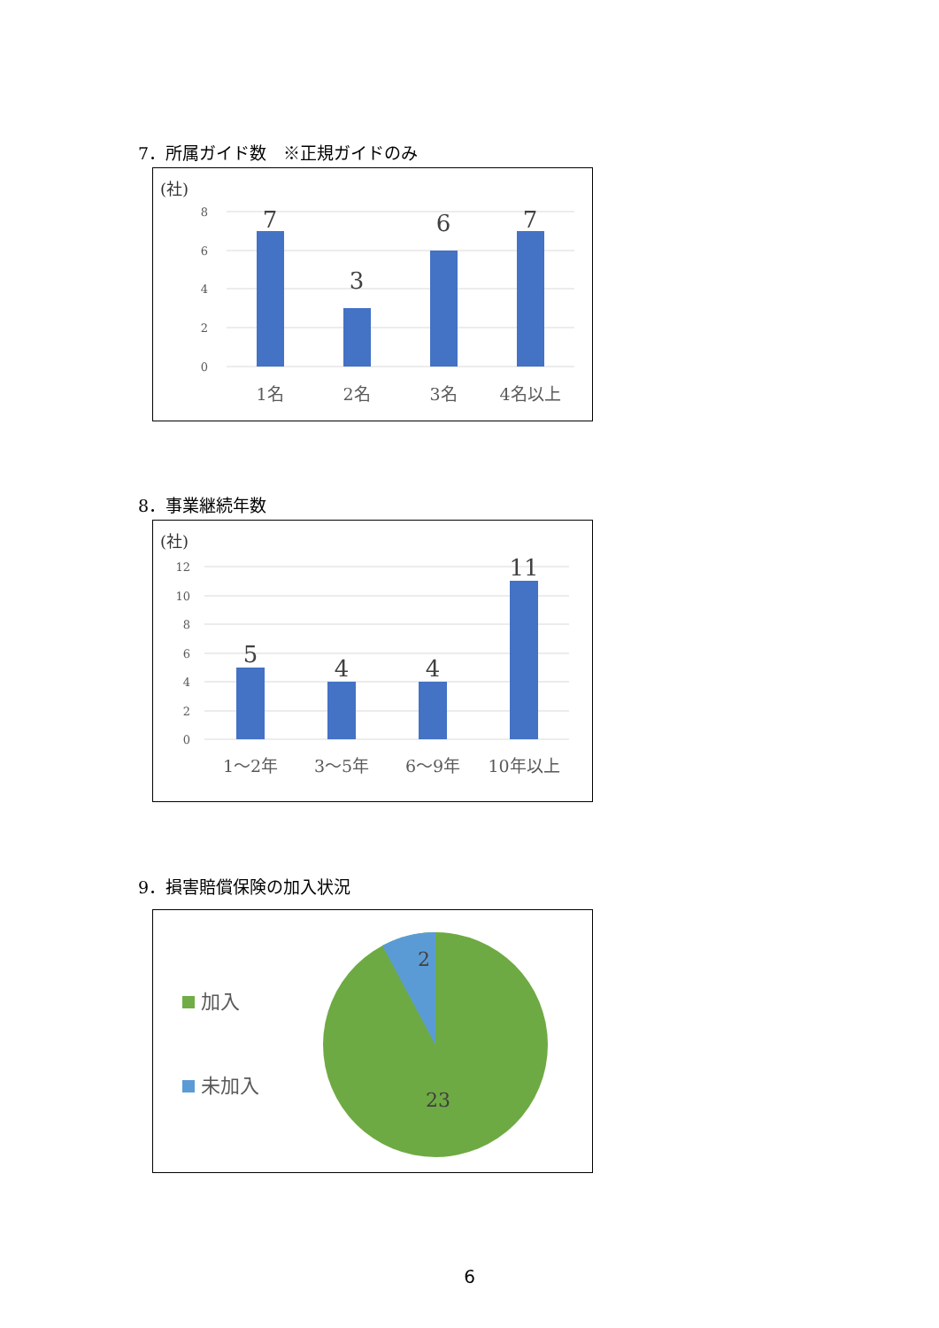7．所属ガイド数　※正規ガイドのみ
(社)
8
6
4
2
0
7
3
6
7
1名
2名
3名
4名以上
8．事業継続年数
(社)
12
10
8
6
4
2
0
5
4
4
11
1～2年
3～5年
6～9年
10年以上
9．損害賠償保険の加入状況
加入
未加入
2
23
6